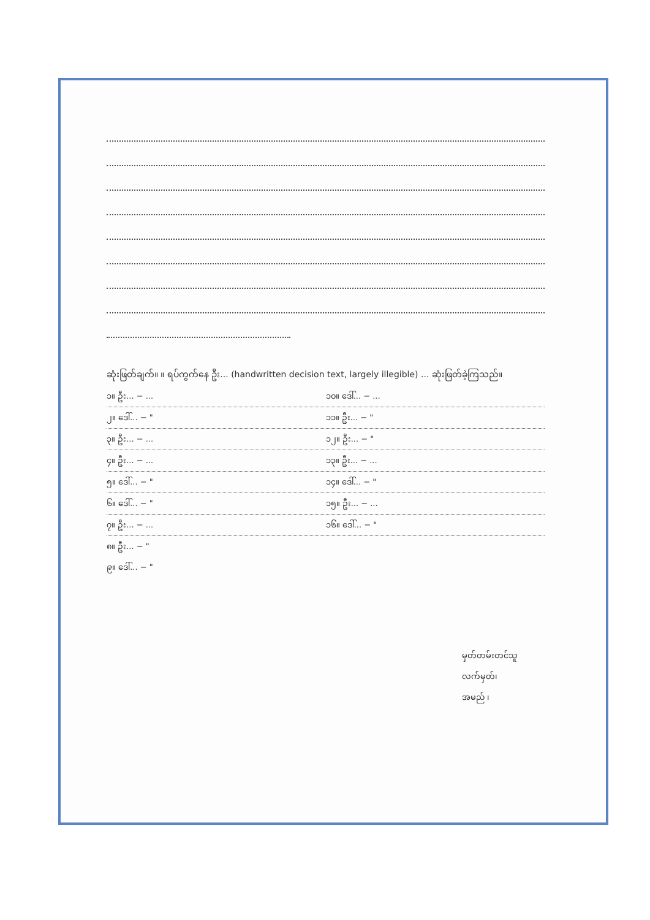ဆုံးဖြတ်ချက်။ ။ ရပ်ကွက်နေ ဦး... (handwritten decision text, largely illegible) ... ဆုံးဖြတ်ခဲ့ကြသည်။
၁။ ဦး... − ... ၁၀။ ဒေါ်... − ...
၂။ ဒေါ်... − " ၁၁။ ဦး... − "
၃။ ဦး... − ... ၁၂။ ဦး... − "
၄။ ဦး... − ... ၁၃။ ဦး... − ...
၅။ ဒေါ်... − " ၁၄။ ဒေါ်... − "
၆။ ဒေါ်... − " ၁၅။ ဦး... − ...
၇။ ဦး... − ... ၁၆။ ဒေါ်... − "
၈။ ဦး... − "
၉။ ဒေါ်... − "
မှတ်တမ်းတင်သူ
လက်မှတ်၊
အမည် ၊